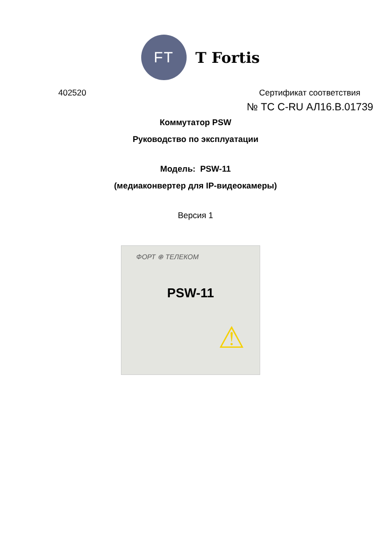FT
T Fortis
402520 Сертификат соответствия
№ ТС С-RU АЛ16.В.01739
Коммутатор PSW
Руководство по эксплуатации
Модель: PSW-11
(медиаконвертер для IP-видеокамеры)
Версия 1
ФОРТ ⊕ ТЕЛЕКОМ
PSW-11
⚠